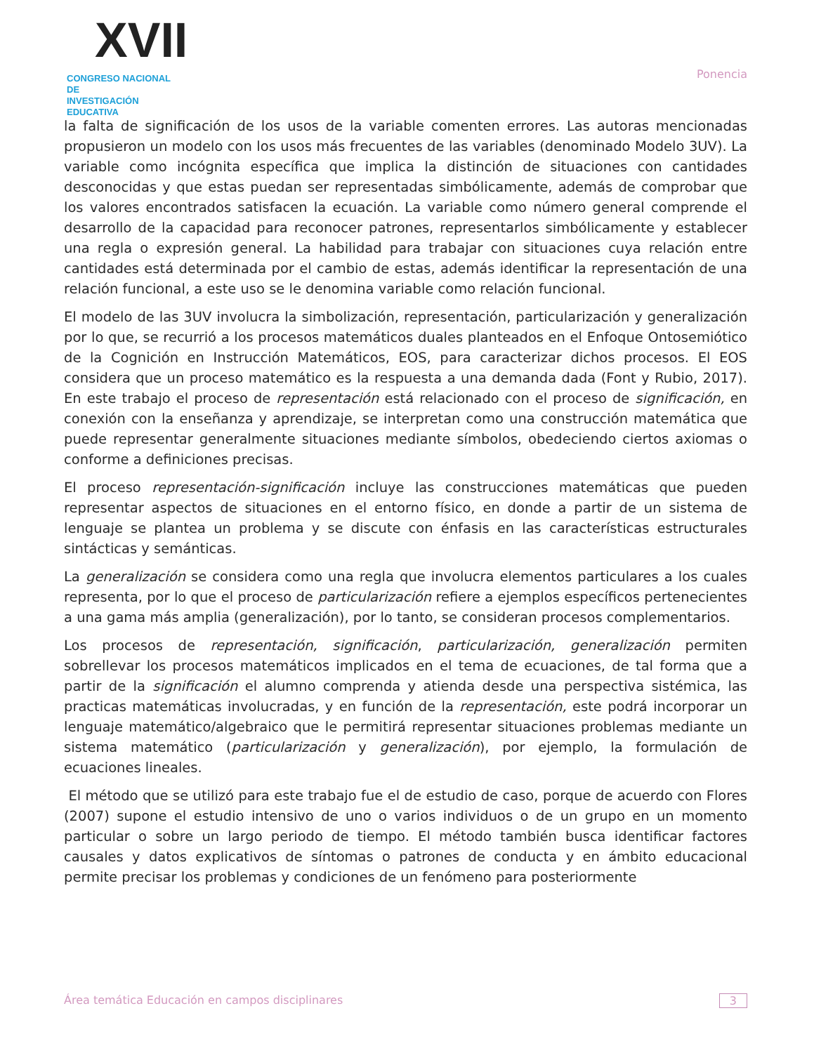XVII
CONGRESO NACIONAL DE
INVESTIGACIÓN EDUCATIVA
Ponencia
la falta de significación de los usos de la variable comenten errores. Las autoras mencionadas propusieron un modelo con los usos más frecuentes de las variables (denominado Modelo 3UV). La variable como incógnita específica que implica la distinción de situaciones con cantidades desconocidas y que estas puedan ser representadas simbólicamente, además de comprobar que los valores encontrados satisfacen la ecuación. La variable como número general comprende el desarrollo de la capacidad para reconocer patrones, representarlos simbólicamente y establecer una regla o expresión general. La habilidad para trabajar con situaciones cuya relación entre cantidades está determinada por el cambio de estas, además identificar la representación de una relación funcional, a este uso se le denomina variable como relación funcional.
El modelo de las 3UV involucra la simbolización, representación, particularización y generalización por lo que, se recurrió a los procesos matemáticos duales planteados en el Enfoque Ontosemiótico de la Cognición en Instrucción Matemáticos, EOS, para caracterizar dichos procesos. El EOS considera que un proceso matemático es la respuesta a una demanda dada (Font y Rubio, 2017). En este trabajo el proceso de representación está relacionado con el proceso de significación, en conexión con la enseñanza y aprendizaje, se interpretan como una construcción matemática que puede representar generalmente situaciones mediante símbolos, obedeciendo ciertos axiomas o conforme a definiciones precisas.
El proceso representación-significación incluye las construcciones matemáticas que pueden representar aspectos de situaciones en el entorno físico, en donde a partir de un sistema de lenguaje se plantea un problema y se discute con énfasis en las características estructurales sintácticas y semánticas.
La generalización se considera como una regla que involucra elementos particulares a los cuales representa, por lo que el proceso de particularización refiere a ejemplos específicos pertenecientes a una gama más amplia (generalización), por lo tanto, se consideran procesos complementarios.
Los procesos de representación, significación, particularización, generalización permiten sobrellevar los procesos matemáticos implicados en el tema de ecuaciones, de tal forma que a partir de la significación el alumno comprenda y atienda desde una perspectiva sistémica, las practicas matemáticas involucradas, y en función de la representación, este podrá incorporar un lenguaje matemático/algebraico que le permitirá representar situaciones problemas mediante un sistema matemático (particularización y generalización), por ejemplo, la formulación de ecuaciones lineales.
El método que se utilizó para este trabajo fue el de estudio de caso, porque de acuerdo con Flores (2007) supone el estudio intensivo de uno o varios individuos o de un grupo en un momento particular o sobre un largo periodo de tiempo. El método también busca identificar factores causales y datos explicativos de síntomas o patrones de conducta y en ámbito educacional permite precisar los problemas y condiciones de un fenómeno para posteriormente
Área temática Educación en campos disciplinares 3